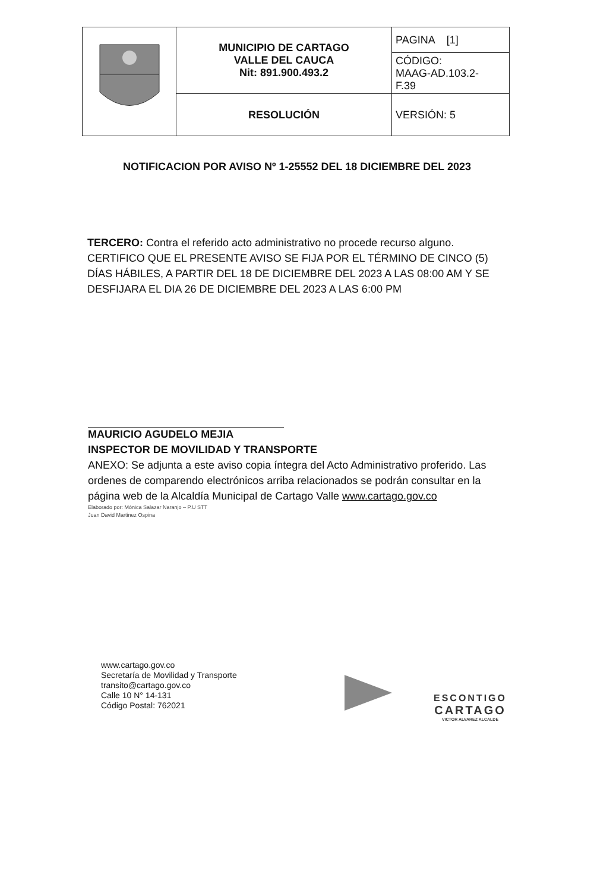| | MUNICIPIO DE CARTAGO VALLE DEL CAUCA Nit: 891.900.493.2 | PAGINA [1] |
| | | CÓDIGO: MAAG-AD.103.2- F.39 |
| | RESOLUCIÓN | VERSIÓN: 5 |
NOTIFICACION POR AVISO Nº 1-25552 DEL 18 DICIEMBRE DEL 2023
TERCERO: Contra el referido acto administrativo no procede recurso alguno. CERTIFICO QUE EL PRESENTE AVISO SE FIJA POR EL TÉRMINO DE CINCO (5) DÍAS HÁBILES, A PARTIR DEL 18 DE DICIEMBRE DEL 2023 A LAS 08:00 AM Y SE DESFIJARA EL DIA 26 DE DICIEMBRE DEL 2023 A LAS 6:00 PM
MAURICIO AGUDELO MEJIA
INSPECTOR DE MOVILIDAD Y TRANSPORTE
ANEXO: Se adjunta a este aviso copia íntegra del Acto Administrativo proferido. Las ordenes de comparendo electrónicos arriba relacionados se podrán consultar en la página web de la Alcaldía Municipal de Cartago Valle www.cartago.gov.co
Elaborado por: Mónica Salazar Naranjo – P.U STT
Juan David Martinez Ospina
www.cartago.gov.co
Secretaría de Movilidad y Transporte
transito@cartago.gov.co
Calle 10 N° 14-131
Código Postal: 762021
ESCONTIGO
CARTAGO
VICTOR ALVAREZ ALCALDE